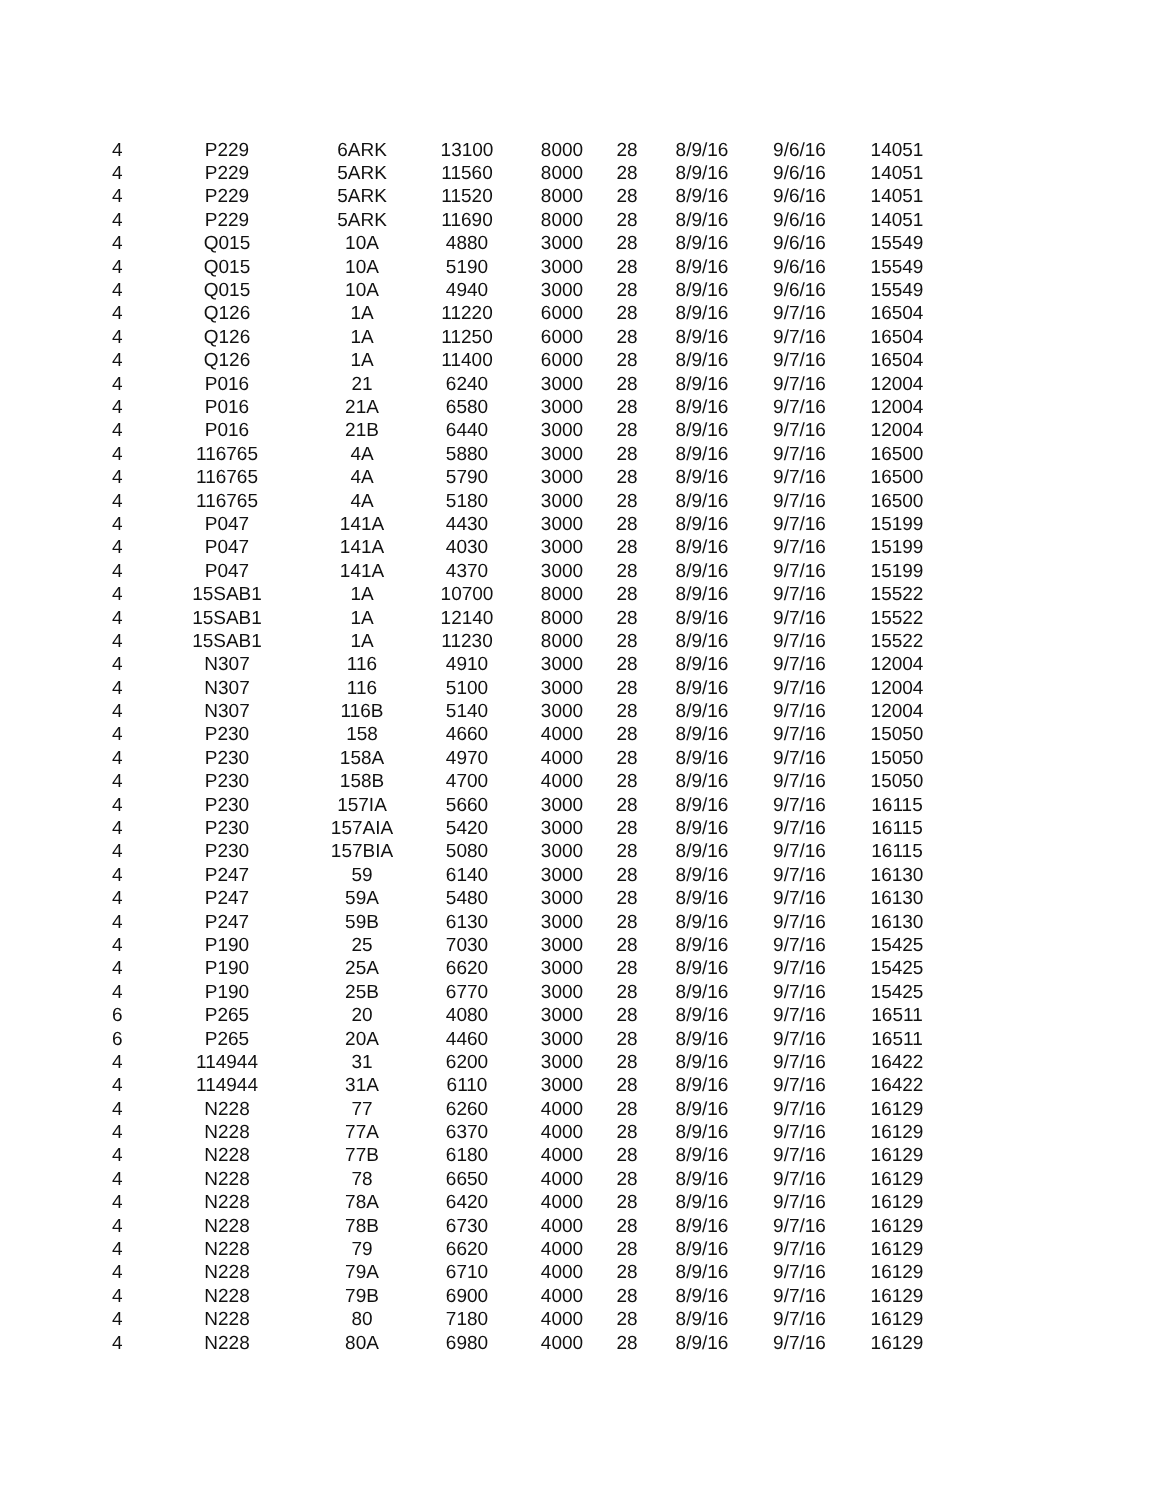| 4 | P229 | 6ARK | 13100 | 8000 | 28 | 8/9/16 | 9/6/16 | 14051 |
| 4 | P229 | 5ARK | 11560 | 8000 | 28 | 8/9/16 | 9/6/16 | 14051 |
| 4 | P229 | 5ARK | 11520 | 8000 | 28 | 8/9/16 | 9/6/16 | 14051 |
| 4 | P229 | 5ARK | 11690 | 8000 | 28 | 8/9/16 | 9/6/16 | 14051 |
| 4 | Q015 | 10A | 4880 | 3000 | 28 | 8/9/16 | 9/6/16 | 15549 |
| 4 | Q015 | 10A | 5190 | 3000 | 28 | 8/9/16 | 9/6/16 | 15549 |
| 4 | Q015 | 10A | 4940 | 3000 | 28 | 8/9/16 | 9/6/16 | 15549 |
| 4 | Q126 | 1A | 11220 | 6000 | 28 | 8/9/16 | 9/7/16 | 16504 |
| 4 | Q126 | 1A | 11250 | 6000 | 28 | 8/9/16 | 9/7/16 | 16504 |
| 4 | Q126 | 1A | 11400 | 6000 | 28 | 8/9/16 | 9/7/16 | 16504 |
| 4 | P016 | 21 | 6240 | 3000 | 28 | 8/9/16 | 9/7/16 | 12004 |
| 4 | P016 | 21A | 6580 | 3000 | 28 | 8/9/16 | 9/7/16 | 12004 |
| 4 | P016 | 21B | 6440 | 3000 | 28 | 8/9/16 | 9/7/16 | 12004 |
| 4 | 116765 | 4A | 5880 | 3000 | 28 | 8/9/16 | 9/7/16 | 16500 |
| 4 | 116765 | 4A | 5790 | 3000 | 28 | 8/9/16 | 9/7/16 | 16500 |
| 4 | 116765 | 4A | 5180 | 3000 | 28 | 8/9/16 | 9/7/16 | 16500 |
| 4 | P047 | 141A | 4430 | 3000 | 28 | 8/9/16 | 9/7/16 | 15199 |
| 4 | P047 | 141A | 4030 | 3000 | 28 | 8/9/16 | 9/7/16 | 15199 |
| 4 | P047 | 141A | 4370 | 3000 | 28 | 8/9/16 | 9/7/16 | 15199 |
| 4 | 15SAB1 | 1A | 10700 | 8000 | 28 | 8/9/16 | 9/7/16 | 15522 |
| 4 | 15SAB1 | 1A | 12140 | 8000 | 28 | 8/9/16 | 9/7/16 | 15522 |
| 4 | 15SAB1 | 1A | 11230 | 8000 | 28 | 8/9/16 | 9/7/16 | 15522 |
| 4 | N307 | 116 | 4910 | 3000 | 28 | 8/9/16 | 9/7/16 | 12004 |
| 4 | N307 | 116 | 5100 | 3000 | 28 | 8/9/16 | 9/7/16 | 12004 |
| 4 | N307 | 116B | 5140 | 3000 | 28 | 8/9/16 | 9/7/16 | 12004 |
| 4 | P230 | 158 | 4660 | 4000 | 28 | 8/9/16 | 9/7/16 | 15050 |
| 4 | P230 | 158A | 4970 | 4000 | 28 | 8/9/16 | 9/7/16 | 15050 |
| 4 | P230 | 158B | 4700 | 4000 | 28 | 8/9/16 | 9/7/16 | 15050 |
| 4 | P230 | 157IA | 5660 | 3000 | 28 | 8/9/16 | 9/7/16 | 16115 |
| 4 | P230 | 157AIA | 5420 | 3000 | 28 | 8/9/16 | 9/7/16 | 16115 |
| 4 | P230 | 157BIA | 5080 | 3000 | 28 | 8/9/16 | 9/7/16 | 16115 |
| 4 | P247 | 59 | 6140 | 3000 | 28 | 8/9/16 | 9/7/16 | 16130 |
| 4 | P247 | 59A | 5480 | 3000 | 28 | 8/9/16 | 9/7/16 | 16130 |
| 4 | P247 | 59B | 6130 | 3000 | 28 | 8/9/16 | 9/7/16 | 16130 |
| 4 | P190 | 25 | 7030 | 3000 | 28 | 8/9/16 | 9/7/16 | 15425 |
| 4 | P190 | 25A | 6620 | 3000 | 28 | 8/9/16 | 9/7/16 | 15425 |
| 4 | P190 | 25B | 6770 | 3000 | 28 | 8/9/16 | 9/7/16 | 15425 |
| 6 | P265 | 20 | 4080 | 3000 | 28 | 8/9/16 | 9/7/16 | 16511 |
| 6 | P265 | 20A | 4460 | 3000 | 28 | 8/9/16 | 9/7/16 | 16511 |
| 4 | 114944 | 31 | 6200 | 3000 | 28 | 8/9/16 | 9/7/16 | 16422 |
| 4 | 114944 | 31A | 6110 | 3000 | 28 | 8/9/16 | 9/7/16 | 16422 |
| 4 | N228 | 77 | 6260 | 4000 | 28 | 8/9/16 | 9/7/16 | 16129 |
| 4 | N228 | 77A | 6370 | 4000 | 28 | 8/9/16 | 9/7/16 | 16129 |
| 4 | N228 | 77B | 6180 | 4000 | 28 | 8/9/16 | 9/7/16 | 16129 |
| 4 | N228 | 78 | 6650 | 4000 | 28 | 8/9/16 | 9/7/16 | 16129 |
| 4 | N228 | 78A | 6420 | 4000 | 28 | 8/9/16 | 9/7/16 | 16129 |
| 4 | N228 | 78B | 6730 | 4000 | 28 | 8/9/16 | 9/7/16 | 16129 |
| 4 | N228 | 79 | 6620 | 4000 | 28 | 8/9/16 | 9/7/16 | 16129 |
| 4 | N228 | 79A | 6710 | 4000 | 28 | 8/9/16 | 9/7/16 | 16129 |
| 4 | N228 | 79B | 6900 | 4000 | 28 | 8/9/16 | 9/7/16 | 16129 |
| 4 | N228 | 80 | 7180 | 4000 | 28 | 8/9/16 | 9/7/16 | 16129 |
| 4 | N228 | 80A | 6980 | 4000 | 28 | 8/9/16 | 9/7/16 | 16129 |